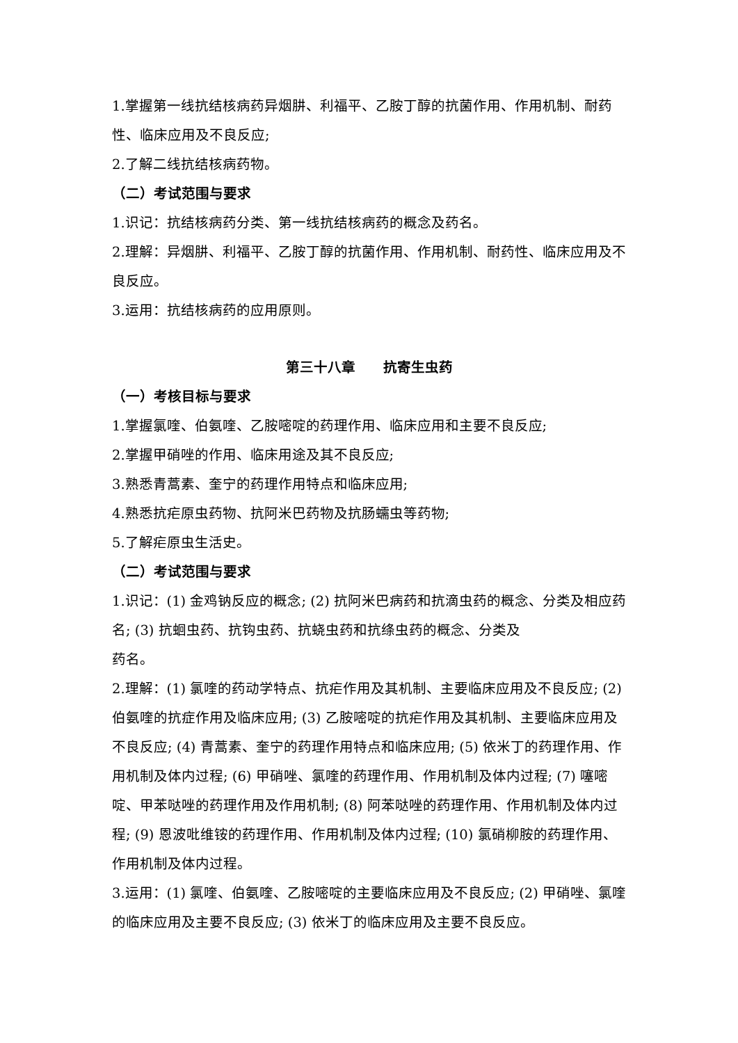1.掌握第一线抗结核病药异烟肼、利福平、乙胺丁醇的抗菌作用、作用机制、耐药性、临床应用及不良反应;
2.了解二线抗结核病药物。
（二）考试范围与要求
1.识记：抗结核病药分类、第一线抗结核病药的概念及药名。
2.理解：异烟肼、利福平、乙胺丁醇的抗菌作用、作用机制、耐药性、临床应用及不良反应。
3.运用：抗结核病药的应用原则。
第三十八章　　抗寄生虫药
（一）考核目标与要求
1.掌握氯喹、伯氨喹、乙胺嘧啶的药理作用、临床应用和主要不良反应;
2.掌握甲硝唑的作用、临床用途及其不良反应;
3.熟悉青蒿素、奎宁的药理作用特点和临床应用;
4.熟悉抗疟原虫药物、抗阿米巴药物及抗肠蠕虫等药物;
5.了解疟原虫生活史。
（二）考试范围与要求
1.识记：(1) 金鸡钠反应的概念; (2) 抗阿米巴病药和抗滴虫药的概念、分类及相应药名; (3) 抗蛔虫药、抗钩虫药、抗蛲虫药和抗绦虫药的概念、分类及
药名。
2.理解：(1) 氯喹的药动学特点、抗疟作用及其机制、主要临床应用及不良反应; (2) 伯氨喹的抗症作用及临床应用; (3) 乙胺嘧啶的抗疟作用及其机制、主要临床应用及不良反应; (4) 青蒿素、奎宁的药理作用特点和临床应用; (5) 依米丁的药理作用、作用机制及体内过程; (6) 甲硝唑、氯喹的药理作用、作用机制及体内过程; (7) 噻嘧啶、甲苯哒唑的药理作用及作用机制; (8) 阿苯哒唑的药理作用、作用机制及体内过程; (9) 恩波吡维铵的药理作用、作用机制及体内过程; (10) 氯硝柳胺的药理作用、作用机制及体内过程。
3.运用：(1) 氯喹、伯氨喹、乙胺嘧啶的主要临床应用及不良反应; (2) 甲硝唑、氯喹的临床应用及主要不良反应; (3) 依米丁的临床应用及主要不良反应。